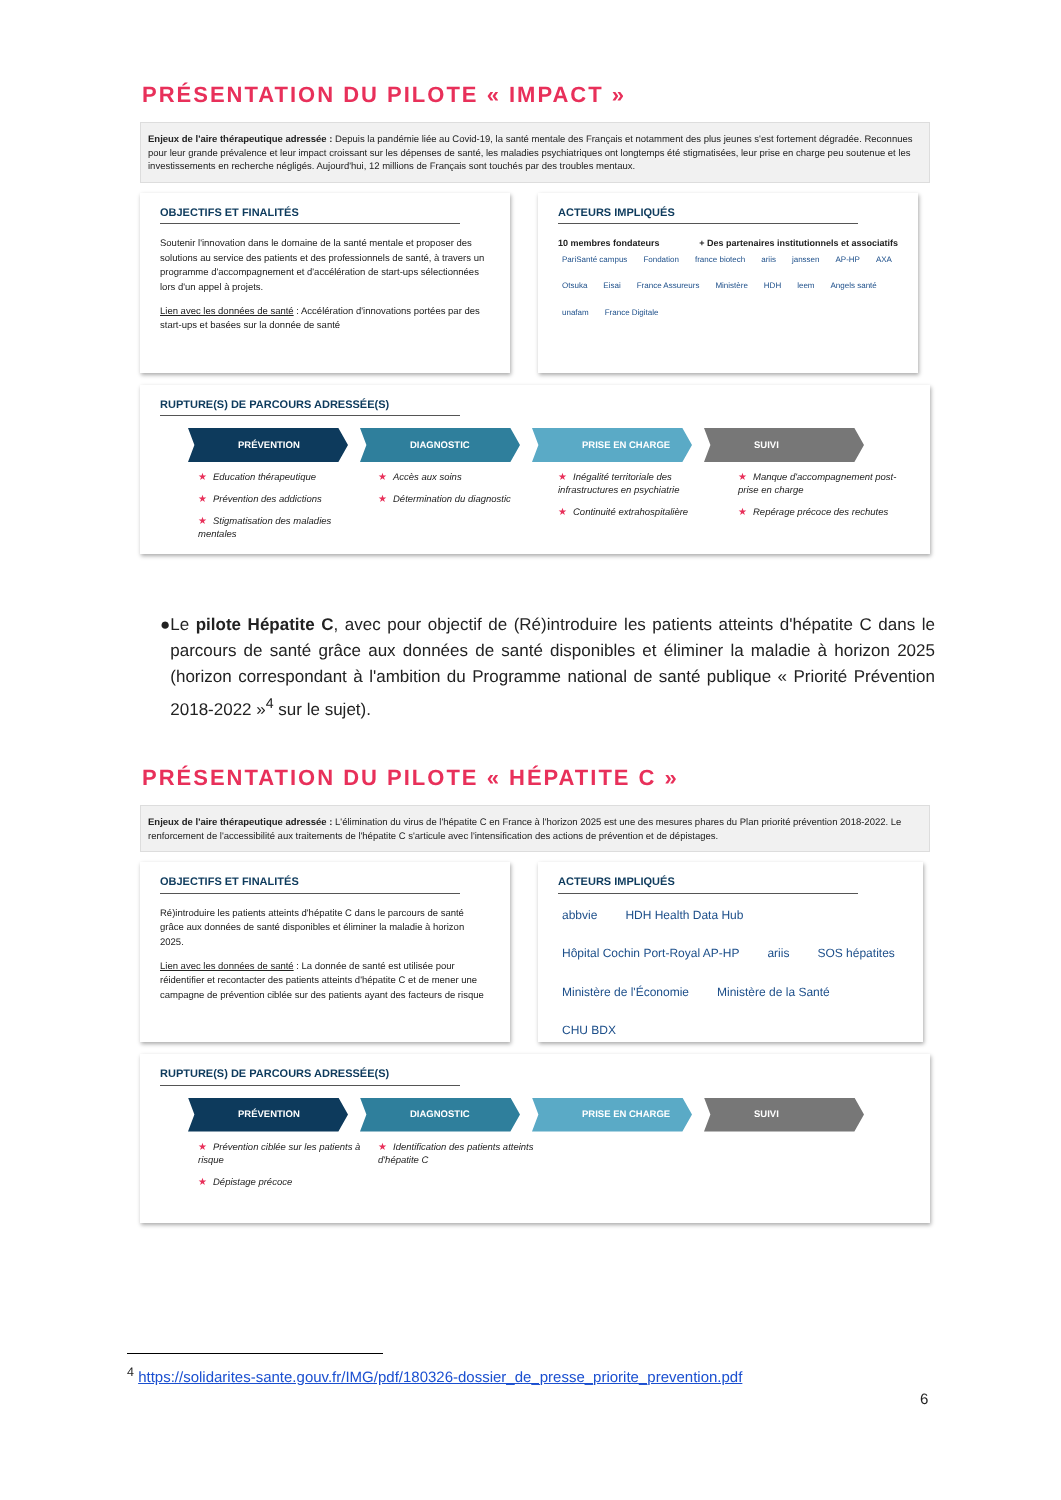PRÉSENTATION DU PILOTE « IMPACT »
Enjeux de l'aire thérapeutique adressée : Depuis la pandémie liée au Covid-19, la santé mentale des Français et notamment des plus jeunes s'est fortement dégradée. Reconnues pour leur grande prévalence et leur impact croissant sur les dépenses de santé, les maladies psychiatriques ont longtemps été stigmatisées, leur prise en charge peu soutenue et les investissements en recherche négligés. Aujourd'hui, 12 millions de Français sont touchés par des troubles mentaux.
OBJECTIFS ET FINALITÉS
Soutenir l'innovation dans le domaine de la santé mentale et proposer des solutions au service des patients et des professionnels de santé, à travers un programme d'accompagnement et d'accélération de start-ups sélectionnées lors d'un appel à projets.
Lien avec les données de santé : Accélération d'innovations portées par des start-ups et basées sur la donnée de santé
ACTEURS IMPLIQUÉS
10 membres fondateurs + Des partenaires institutionnels et associatifs
PariSanté campus Fondation france biotech ariis janssen AP-HP AXA Otsuka Eisai France Assureurs Ministère HDH leem Angels santé unafam France Digitale
RUPTURE(S) DE PARCOURS ADRESSÉE(S)
PRÉVENTION DIAGNOSTIC PRISE EN CHARGE SUIVI
★ Education thérapeutique
★ Prévention des addictions
★ Stigmatisation des maladies mentales
★ Accès aux soins
★ Détermination du diagnostic
★ Inégalité territoriale des infrastructures en psychiatrie
★ Continuité extrahospitalière
★ Manque d'accompagnement post- prise en charge
★ Repérage précoce des rechutes
● Le pilote Hépatite C, avec pour objectif de (Ré)introduire les patients atteints d'hépatite C dans le parcours de santé grâce aux données de santé disponibles et éliminer la maladie à horizon 2025 (horizon correspondant à l'ambition du Programme national de santé publique « Priorité Prévention 2018-2022 »<sup>4</sup> sur le sujet).
PRÉSENTATION DU PILOTE « HÉPATITE C »
Enjeux de l'aire thérapeutique adressée : L'élimination du virus de l'hépatite C en France à l'horizon 2025 est une des mesures phares du Plan priorité prévention 2018-2022. Le renforcement de l'accessibilité aux traitements de l'hépatite C s'articule avec l'intensification des actions de prévention et de dépistages.
OBJECTIFS ET FINALITÉS
Ré)introduire les patients atteints d'hépatite C dans le parcours de santé grâce aux données de santé disponibles et éliminer la maladie à horizon 2025.
Lien avec les données de santé : La donnée de santé est utilisée pour réidentifier et recontacter des patients atteints d'hépatite C et de mener une campagne de prévention ciblée sur des patients ayant des facteurs de risque
ACTEURS IMPLIQUÉS
abbvie HDH Health Data Hub Hôpital Cochin Port-Royal AP-HP ariis SOS hépatites Ministère de l'Économie Ministère de la Santé CHU BDX
RUPTURE(S) DE PARCOURS ADRESSÉE(S)
PRÉVENTION DIAGNOSTIC PRISE EN CHARGE SUIVI
★ Prévention ciblée sur les patients à risque
★ Dépistage précoce
★ Identification des patients atteints d'hépatite C
<sup>4</sup> https://solidarites-sante.gouv.fr/IMG/pdf/180326-dossier_de_presse_priorite_prevention.pdf
6